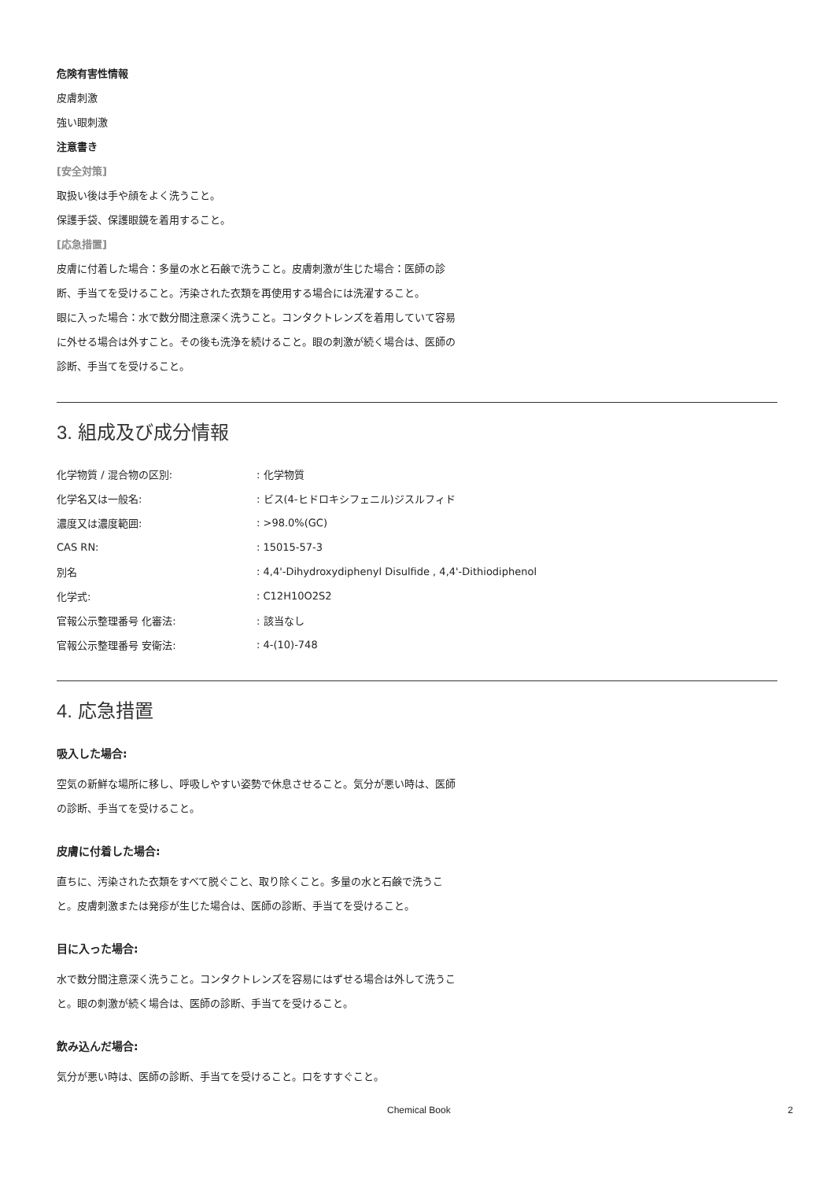危険有害性情報
皮膚刺激
強い眼刺激
注意書き
[安全対策]
取扱い後は手や顔をよく洗うこと。
保護手袋、保護眼鏡を着用すること。
[応急措置]
皮膚に付着した場合：多量の水と石鹸で洗うこと。皮膚刺激が生じた場合：医師の診断、手当てを受けること。汚染された衣類を再使用する場合には洗濯すること。
眼に入った場合：水で数分間注意深く洗うこと。コンタクトレンズを着用していて容易に外せる場合は外すこと。その後も洗浄を続けること。眼の刺激が続く場合は、医師の診断、手当てを受けること。
3. 組成及び成分情報
| 化学物質 / 混合物の区別: | : 化学物質 |
| 化学名又は一般名: | : ビス(4-ヒドロキシフェニル)ジスルフィド |
| 濃度又は濃度範囲: | : >98.0%(GC) |
| CAS RN: | : 15015-57-3 |
| 別名 | : 4,4'-Dihydroxydiphenyl Disulfide , 4,4'-Dithiodiphenol |
| 化学式: | : C12H10O2S2 |
| 官報公示整理番号 化審法: | : 該当なし |
| 官報公示整理番号 安衛法: | : 4-(10)-748 |
4. 応急措置
吸入した場合:
空気の新鮮な場所に移し、呼吸しやすい姿勢で休息させること。気分が悪い時は、医師の診断、手当てを受けること。
皮膚に付着した場合:
直ちに、汚染された衣類をすべて脱ぐこと、取り除くこと。多量の水と石鹸で洗うこと。皮膚刺激または発疹が生じた場合は、医師の診断、手当てを受けること。
目に入った場合:
水で数分間注意深く洗うこと。コンタクトレンズを容易にはずせる場合は外して洗うこと。眼の刺激が続く場合は、医師の診断、手当てを受けること。
飲み込んだ場合:
気分が悪い時は、医師の診断、手当てを受けること。口をすすぐこと。
Chemical Book 2